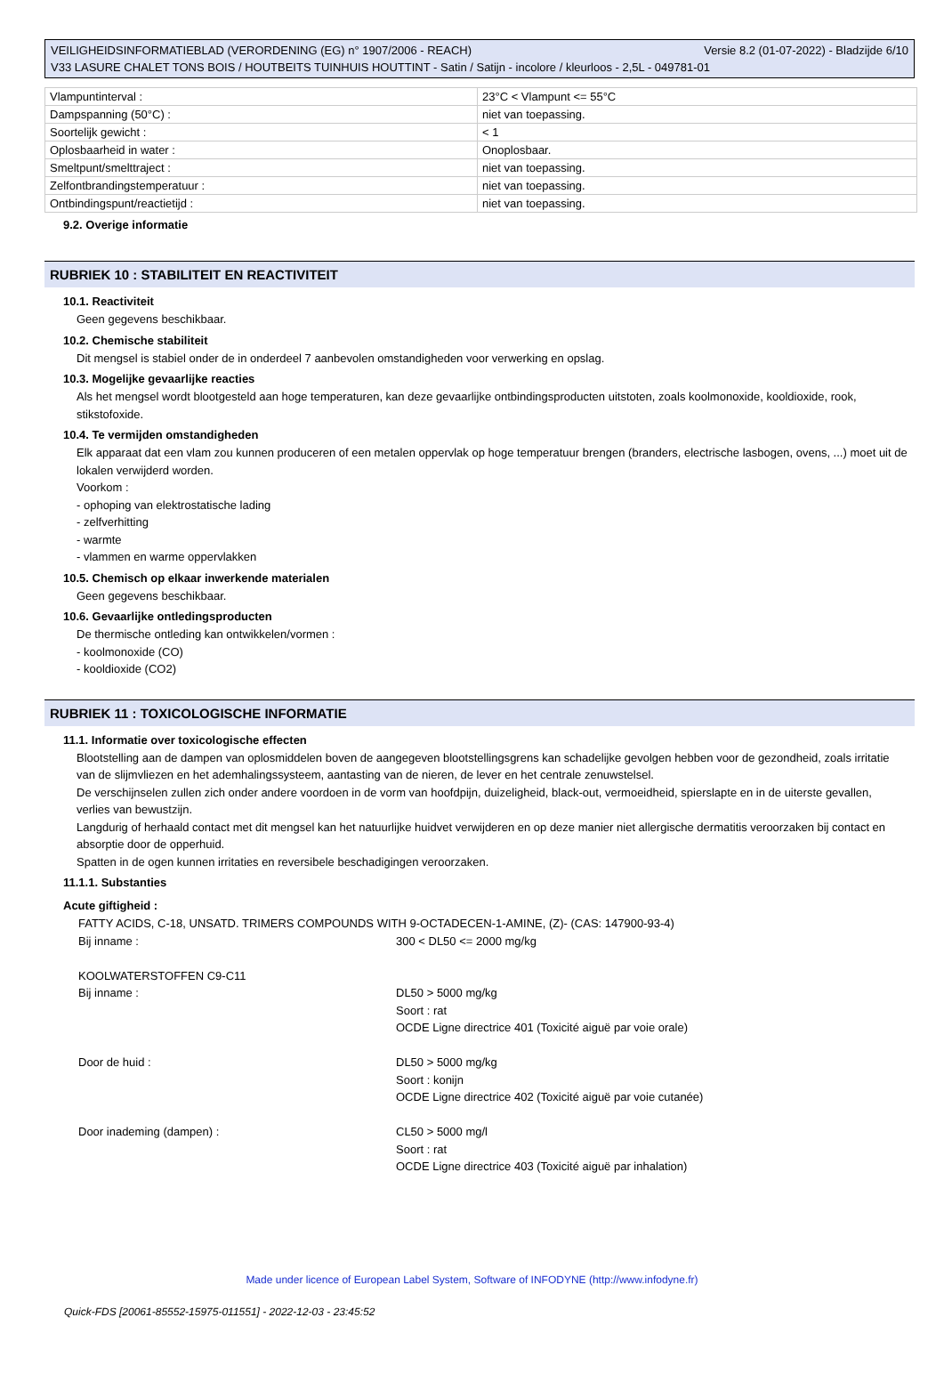Versie 8.2 (01-07-2022) - Bladzijde 6/10 VEILIGHEIDSINFORMATIEBLAD (VERORDENING (EG) n° 1907/2006 - REACH)
V33 LASURE CHALET TONS BOIS / HOUTBEITS TUINHUIS HOUTTINT - Satin / Satijn - incolore / kleurloos - 2,5L - 049781-01
| Vlampuntinterval : | 23°C < Vlampunt <= 55°C |
| Dampspanning (50°C) : | niet van toepassing. |
| Soortelijk gewicht : | < 1 |
| Oplosbaarheid in water : | Onoplosbaar. |
| Smeltpunt/smelttraject : | niet van toepassing. |
| Zelfontbrandingstemperatuur : | niet van toepassing. |
| Ontbindingspunt/reactietijd : | niet van toepassing. |
9.2. Overige informatie
RUBRIEK 10 : STABILITEIT EN REACTIVITEIT
10.1. Reactiviteit
Geen gegevens beschikbaar.
10.2. Chemische stabiliteit
Dit mengsel is stabiel onder de in onderdeel 7 aanbevolen omstandigheden voor verwerking en opslag.
10.3. Mogelijke gevaarlijke reacties
Als het mengsel wordt blootgesteld aan hoge temperaturen, kan deze gevaarlijke ontbindingsproducten uitstoten, zoals koolmonoxide, kooldioxide, rook, stikstofoxide.
10.4. Te vermijden omstandigheden
Elk apparaat dat een vlam zou kunnen produceren of een metalen oppervlak op hoge temperatuur brengen (branders, electrische lasbogen, ovens, ...) moet uit de lokalen verwijderd worden.
Voorkom :
- ophoping van elektrostatische lading
- zelfverhitting
- warmte
- vlammen en warme oppervlakken
10.5. Chemisch op elkaar inwerkende materialen
Geen gegevens beschikbaar.
10.6. Gevaarlijke ontledingsproducten
De thermische ontleding kan ontwikkelen/vormen :
- koolmonoxide (CO)
- kooldioxide (CO2)
RUBRIEK 11 : TOXICOLOGISCHE INFORMATIE
11.1. Informatie over toxicologische effecten
Blootstelling aan de dampen van oplosmiddelen boven de aangegeven blootstellingsgrens kan schadelijke gevolgen hebben voor de gezondheid, zoals irritatie van de slijmvliezen en het ademhalingssysteem, aantasting van de nieren, de lever en het centrale zenuwstelsel.
De verschijnselen zullen zich onder andere voordoen in de vorm van hoofdpijn, duizeligheid, black-out, vermoeidheid, spierslapte en in de uiterste gevallen, verlies van bewustzijn.
Langdurig of herhaald contact met dit mengsel kan het natuurlijke huidvet verwijderen en op deze manier niet allergische dermatitis veroorzaken bij contact en absorptie door de opperhuid.
Spatten in de ogen kunnen irritaties en reversibele beschadigingen veroorzaken.
11.1.1. Substanties
Acute giftigheid :
| FATTY ACIDS, C-18, UNSATD. TRIMERS COMPOUNDS WITH 9-OCTADECEN-1-AMINE, (Z)- (CAS: 147900-93-4) | |
| Bij inname : | 300 < DL50 <= 2000 mg/kg |
| KOOLWATERSTOFFEN C9-C11 | |
| Bij inname : | DL50 > 5000 mg/kg Soort : rat OCDE Ligne directrice 401 (Toxicité aiguë par voie orale) |
| Door de huid : | DL50 > 5000 mg/kg Soort : konijn OCDE Ligne directrice 402 (Toxicité aiguë par voie cutanée) |
| Door inademing (dampen) : | CL50 > 5000 mg/l Soort : rat OCDE Ligne directrice 403 (Toxicité aiguë par inhalation) |
Made under licence of European Label System, Software of INFODYNE (http://www.infodyne.fr)
Quick-FDS [20061-85552-15975-011551] - 2022-12-03 - 23:45:52